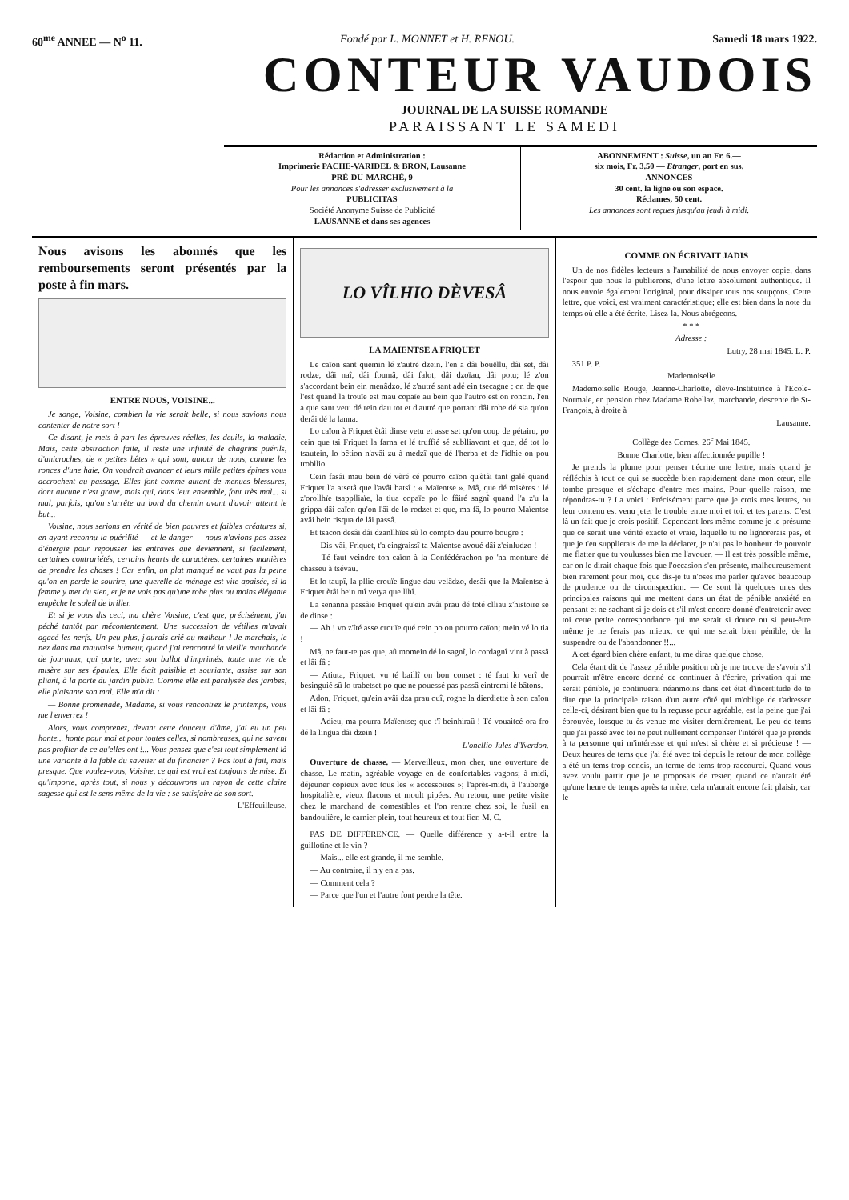60<sup>me</sup> ANNEE — N<sup>o</sup> 11. Fondé par L. MONNET et H. RENOU. Samedi 18 mars 1922.
CONTEUR VAUDOIS
JOURNAL DE LA SUISSE ROMANDE
PARAISSANT LE SAMEDI
Rédaction et Administration :
Imprimerie PACHE-VARIDEL & BRON, Lausanne
PRÉ-DU-MARCHÉ, 9
Pour les annonces s'adresser exclusivement à la
PUBLICITAS
Société Anonyme Suisse de Publicité
LAUSANNE et dans ses agences
ABONNEMENT : Suisse, un an Fr. 6.—
six mois, Fr. 3.50 — Etranger, port en sus.
ANNONCES
30 cent. la ligne ou son espace.
Réclames, 50 cent.
Les annonces sont reçues jusqu'au jeudi à midi.
Nous avisons les abonnés que les remboursements seront présentés par la poste à fin mars.
ENTRE NOUS, VOISINE...
Je songe, Voisine, combien la vie serait belle, si nous savions nous contenter de notre sort !
Ce disant, je mets à part les épreuves réelles, les deuils, la maladie. Mais, cette abstraction faite, il reste une infinité de chagrins puérils, d'anicroches, de « petites bêtes » qui sont, autour de nous, comme les ronces d'une haie. On voudrait avancer et leurs mille petites épines vous accrochent au passage. Elles font comme autant de menues blessures, dont aucune n'est grave, mais qui, dans leur ensemble, font très mal... si mal, parfois, qu'on s'arrête au bord du chemin avant d'avoir atteint le but...
Voisine, nous serions en vérité de bien pauvres et faibles créatures si, en ayant reconnu la puérilité — et le danger — nous n'avions pas assez d'énergie pour repousser les entraves que deviennent, si facilement, certaines contrariétés, certains heurts de caractères, certaines manières de prendre les choses ! Car enfin, un plat manqué ne vaut pas la peine qu'on en perde le sourire, une querelle de ménage est vite apaisée, si la femme y met du sien, et je ne vois pas qu'une robe plus ou moins élégante empêche le soleil de briller.
Et si je vous dis ceci, ma chère Voisine, c'est que, précisément, j'ai péché tantôt par mécontentement. Une succession de vétilles m'avait agacé les nerfs. Un peu plus, j'aurais crié au malheur ! Je marchais, le nez dans ma mauvaise humeur, quand j'ai rencontré la vieille marchande de journaux, qui porte, avec son ballot d'imprimés, toute une vie de misère sur ses épaules. Elle était paisible et souriante, assise sur son pliant, à la porte du jardin public. Comme elle est paralysée des jambes, elle plaisante son mal. Elle m'a dit :
— Bonne promenade, Madame, si vous rencontrez le printemps, vous me l'enverrez !
Alors, vous comprenez, devant cette douceur d'âme, j'ai eu un peu honte... honte pour moi et pour toutes celles, si nombreuses, qui ne savent pas profiter de ce qu'elles ont !... Vous pensez que c'est tout simplement là une variante à la fable du savetier et du financier ? Pas tout à fait, mais presque. Que voulez-vous, Voisine, ce qui est vrai est toujours de mise. Et qu'importe, après tout, si nous y découvrons un rayon de cette claire sagesse qui est le sens même de la vie : se satisfaire de son sort.
L'Effeuilleuse.
LO VÎLHIO DÈVESÂ
LA MAIENTSE A FRIQUET
Le caïon sant quemin lé z'autré dzein. l'en a dâi bouëllu, dâi set, dâi rodze, dâi naî, dâi foumâ, dâi falot, dâi dzoïau, dâi potu; lé z'on s'accordant bein ein menâdzo. lé z'autré sant adé ein tsecagne : on de que l'est quand la trouïe est mau copaïe au bein que l'autro est on roncin. l'en a que sant vetu dé rein dau tot et d'autré que portant dâi robe dé sia qu'on derâi dé la lanna.
Lo caïon à Friquet ètâi dinse vetu et asse set qu'on coup de pétairu, po cein que tsi Friquet la farna et lé truffié sé sublliavont et que, dé tot lo tsautein, lo bêtion n'avâi zu à medzî que dé l'herba et de l'idhie on pou trobllio.
Cein fasâi mau bein dé vèré cé pourro caïon qu'ètâi tant galé quand Friquet l'a atsetâ que l'avâi batsî : « Maïentse ». Mâ, que dé misères : lé z'orollhïe tsapplliaïe, la tiua copaïe po lo fâiré sagnî quand l'a z'u la grippa dâi caïon qu'on l'âi de lo rodzet et que, ma fâ, lo pourro Maïentse avâi bein risqua de lâi passâ.
Et tsacon desâi dâi dzanllhïes sû lo compto dau pourro bougre :
— Dis-vâi, Friquet, t'a eingraissî ta Maïentse avoué dâi z'einludzo !
— Té faut veindre ton caïon à la Confédérachon po 'na monture dé chasseu à tsévau.
Et lo taupî, la pllie crouïe lingue dau velâdzo, desâi que la Maïentse à Friquet ètâi bein mî vetya que llhî.
La senanna passâie Friquet qu'ein avâi prau dé toté clliau z'histoire se de dinse :
— Ah ! vo z'îté asse crouïe qué cein po on pourro caïon; mein vé lo tia !
Mâ, ne faut-te pas que, aû momein dé lo sagnî, lo cordagnî vint à passâ et lâi fâ :
— Atiuta, Friquet, vu té baillî on bon conset : té faut lo verî de besinguié sû lo trabetset po que ne pouessé pas passâ eintremi lé bâtons.
Adon, Friquet, qu'ein avâi dza prau ouî, rogne la dierdiette à son caïon et lâi fâ :
— Adieu, ma pourra Maïentse; que t'î beinhiraû ! Té vouaitcé ora fro dé la lingua dâi dzein !
L'oncllio Jules d'Yverdon.
Ouverture de chasse. — Merveilleux, mon cher, une ouverture de chasse. Le matin, agréable voyage en de confortables vagons; à midi, déjeuner copieux avec tous les « accessoires »; l'après-midi, à l'auberge hospitalière, vieux flacons et moult pipées. Au retour, une petite visite chez le marchand de comestibles et l'on rentre chez soi, le fusil en bandoulière, le carnier plein, tout heureux et tout fier. M. C.
PAS DE DIFFÉRENCE. — Quelle différence y a-t-il entre la guillotine et le vin ?
— Mais... elle est grande, il me semble.
— Au contraire, il n'y en a pas.
— Comment cela ?
— Parce que l'un et l'autre font perdre la tête.
COMME ON ÉCRIVAIT JADIS
Un de nos fidèles lecteurs a l'amabilité de nous envoyer copie, dans l'espoir que nous la publierons, d'une lettre absolument authentique. Il nous envoie également l'original, pour dissiper tous nos soupçons. Cette lettre, que voici, est vraiment caractéristique; elle est bien dans la note du temps où elle a été écrite. Lisez-la. Nous abrégeons.
* * *
Adresse :
Lutry, 28 mai 1845. L. P.
351 P. P.
Mademoiselle
Mademoiselle Rouge, Jeanne-Charlotte, élève-Institutrice à l'Ecole-Normale, en pension chez Madame Robellaz, marchande, descente de St-François, à droite à
Lausanne.
Collège des Cornes, 26<sup>e</sup> Mai 1845.
Bonne Charlotte, bien affectionnée pupille !
Je prends la plume pour penser t'écrire une lettre, mais quand je réfléchis à tout ce qui se succède bien rapidement dans mon cœur, elle tombe presque et s'échape d'entre mes mains. Pour quelle raison, me répondras-tu ? La voici : Précisément parce que je crois mes lettres, ou leur contenu est venu jeter le trouble entre moi et toi, et tes parens. C'est là un fait que je crois positif. Cependant lors même comme je le présume que ce serait une vérité exacte et vraie, laquelle tu ne lignorerais pas, et que je t'en supplierais de me la déclarer, je n'ai pas le bonheur de pouvoir me flatter que tu voulusses bien me l'avouer. — Il est très possible même, car on le dirait chaque fois que l'occasion s'en présente, malheureusement bien rarement pour moi, que dis-je tu n'oses me parler qu'avec beaucoup de prudence ou de circonspection. — Ce sont là quelques unes des principales raisons qui me mettent dans un état de pénible anxiété en pensant et ne sachant si je dois et s'il m'est encore donné d'entretenir avec toi cette petite correspondance qui me serait si douce ou si peut-être même je ne ferais pas mieux, ce qui me serait bien pénible, de la suspendre ou de l'abandonner !!...
A cet égard bien chère enfant, tu me diras quelque chose.
Cela étant dit de l'assez pénible position où je me trouve de s'avoir s'il pourrait m'être encore donné de continuer à t'écrire, privation qui me serait pénible, je continuerai néanmoins dans cet état d'incertitude de te dire que la principale raison d'un autre côté qui m'oblige de t'adresser celle-ci, désirant bien que tu la reçusse pour agréable, est la peine que j'ai éprouvée, lorsque tu ès venue me visiter dernièrement. Le peu de tems que j'ai passé avec toi ne peut nullement compenser l'intérêt que je prends à ta personne qui m'intéresse et qui m'est si chère et si précieuse ! — Deux heures de tems que j'ai été avec toi depuis le retour de mon collège a été un tems trop concis, un terme de tems trop raccourci. Quand vous avez voulu partir que je te proposais de rester, quand ce n'aurait été qu'une heure de temps après ta mère, cela m'aurait encore fait plaisir, car le